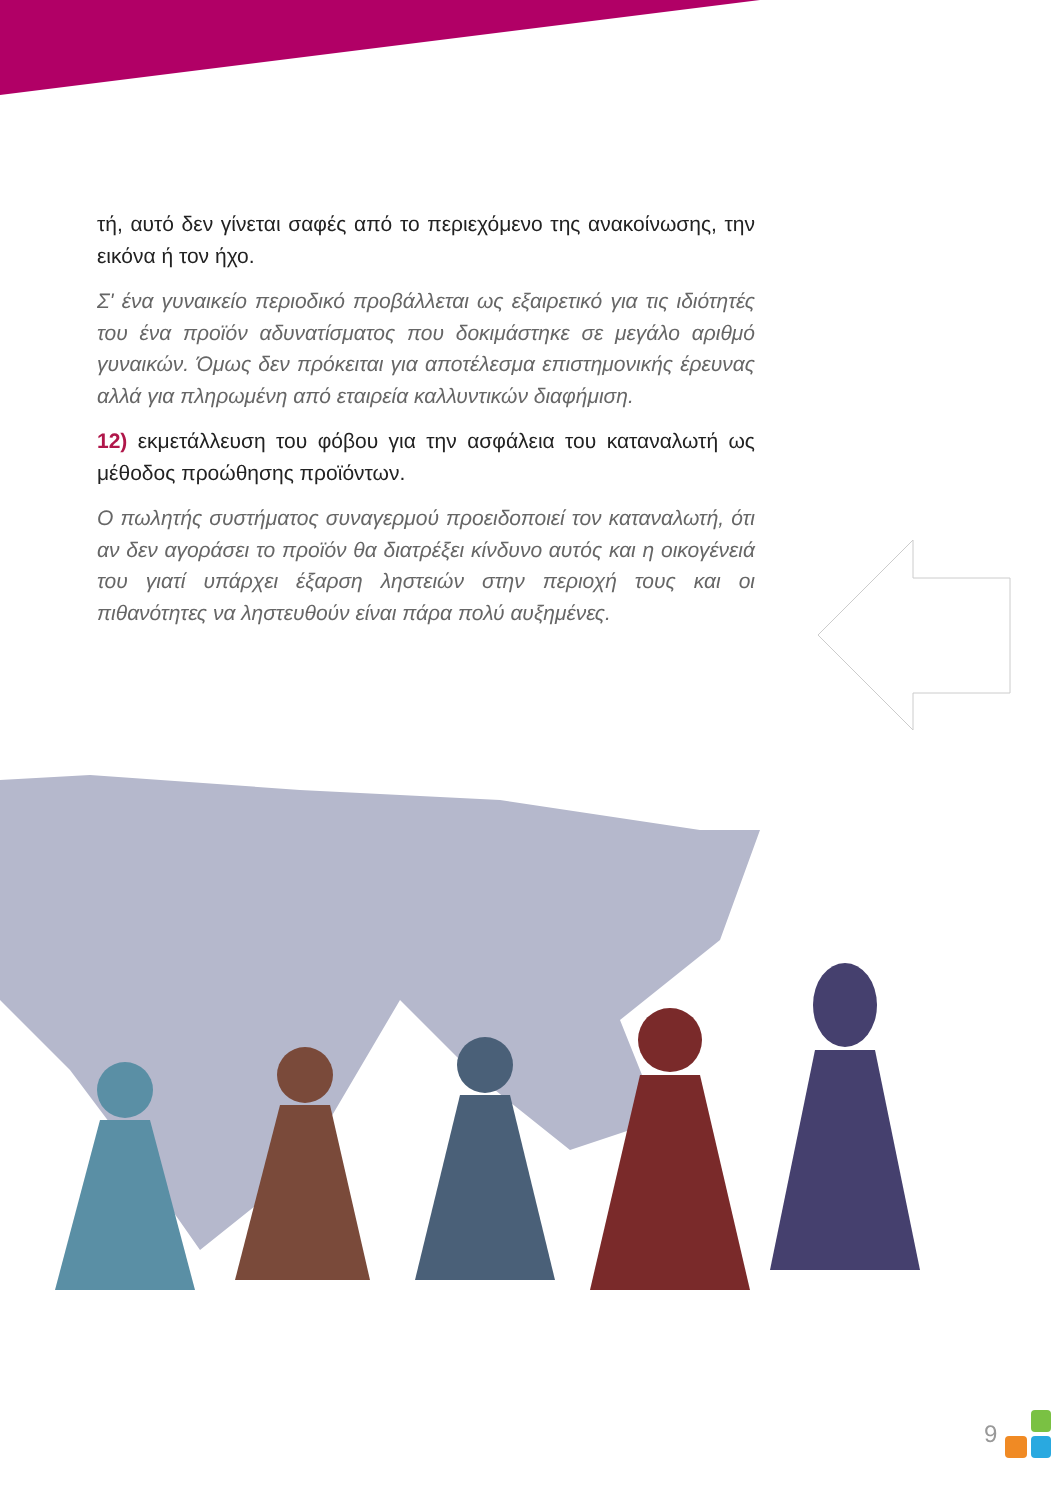τή, αυτό δεν γίνεται σαφές από το περιεχόμενο της ανακοίνωσης, την εικόνα ή τον ήχο.
Σ' ένα γυναικείο περιοδικό προβάλλεται ως εξαιρετικό για τις ιδιότητές του ένα προϊόν αδυνατίσματος που δοκιμάστηκε σε μεγάλο αριθμό γυναικών. Όμως δεν πρόκειται για αποτέλεσμα επιστημονικής έρευνας αλλά για πληρωμένη από εταιρεία καλλυντικών διαφήμιση.
12) εκμετάλλευση του φόβου για την ασφάλεια του καταναλωτή ως μέθοδος προώθησης προϊόντων.
Ο πωλητής συστήματος συναγερμού προειδοποιεί τον καταναλωτή, ότι αν δεν αγοράσει το προϊόν θα διατρέξει κίνδυνο αυτός και η οικογένειά του γιατί υπάρχει έξαρση ληστειών στην περιοχή τους και οι πιθανότητες να ληστευθούν είναι πάρα πολύ αυξημένες.
9